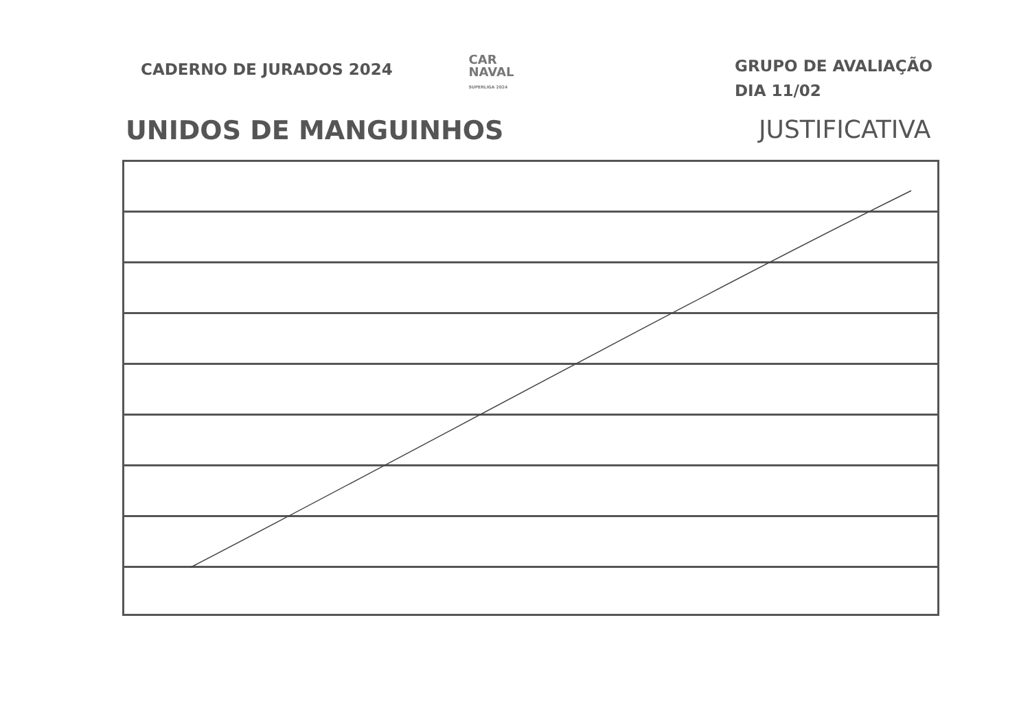CADERNO DE JURADOS 2024
CAR
NAVAL
SUPERLIGA 2024
GRUPO DE AVALIAÇÃO
DIA 11/02
UNIDOS DE MANGUINHOS JUSTIFICATIVA